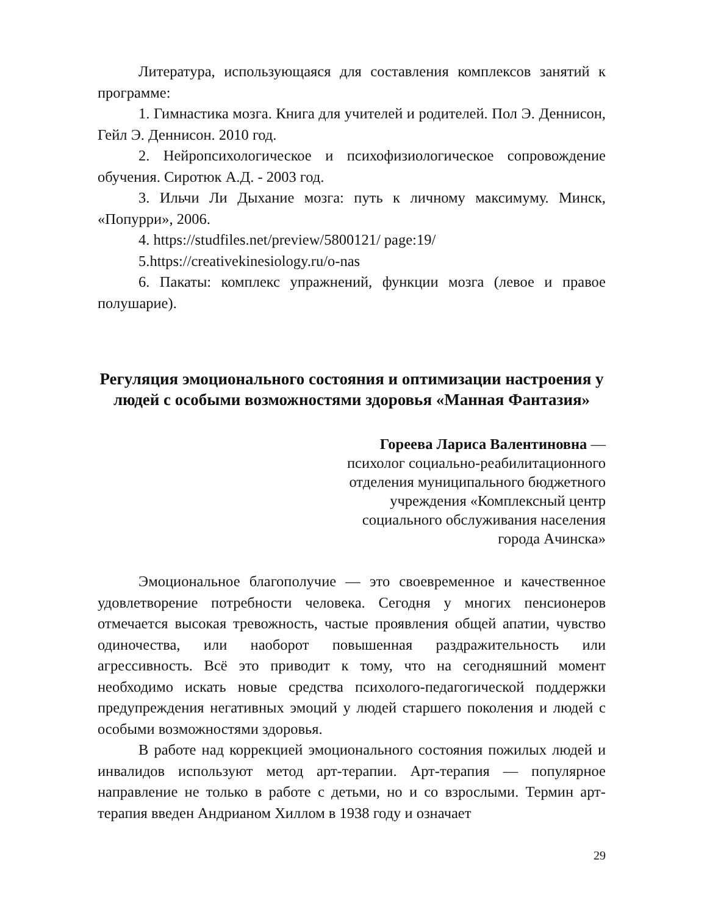Литература, использующаяся для составления комплексов занятий к программе:
1. Гимнастика мозга. Книга для учителей и родителей. Пол Э. Деннисон, Гейл Э. Деннисон. 2010 год.
2. Нейропсихологическое и психофизиологическое сопровождение обучения. Сиротюк А.Д. - 2003 год.
3. Ильчи Ли Дыхание мозга: путь к личному максимуму. Минск, «Попурри», 2006.
4. https://studfiles.net/preview/5800121/ page:19/
5.https://creativekinesiology.ru/o-nas
6. Пакаты: комплекс упражнений, функции мозга (левое и правое полушарие).
Регуляция эмоционального состояния и оптимизации настроения у людей с особыми возможностями здоровья «Манная Фантазия»
Гореева Лариса Валентиновна —
психолог социально-реабилитационного
отделения муниципального бюджетного
учреждения «Комплексный центр
социального обслуживания населения
города Ачинска»
Эмоциональное благополучие — это своевременное и качественное удовлетворение потребности человека. Сегодня у многих пенсионеров отмечается высокая тревожность, частые проявления общей апатии, чувство одиночества, или наоборот повышенная раздражительность или агрессивность. Всё это приводит к тому, что на сегодняшний момент необходимо искать новые средства психолого-педагогической поддержки предупреждения негативных эмоций у людей старшего поколения и людей с особыми возможностями здоровья.
В работе над коррекцией эмоционального состояния пожилых людей и инвалидов используют метод арт-терапии. Арт-терапия — популярное направление не только в работе с детьми, но и со взрослыми. Термин арт-терапия введен Андрианом Хиллом в 1938 году и означает
29